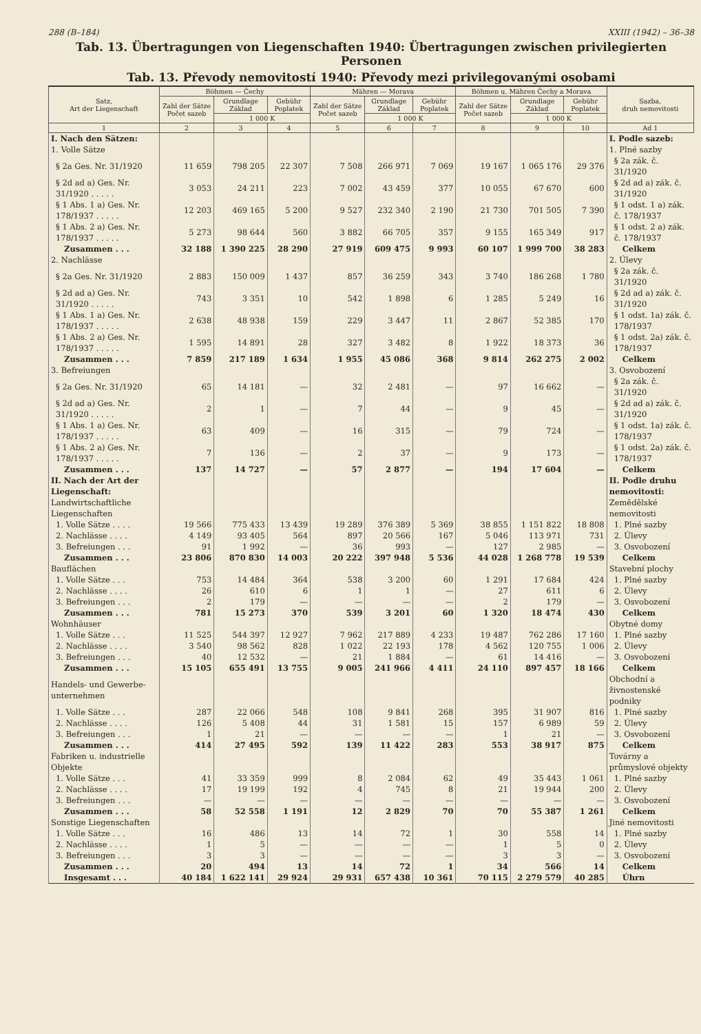288 (B–184) XXIII (1942) – 36–38
Tab. 13. Übertragungen von Liegenschaften 1940: Übertragungen zwischen privilegierten Personen
Tab. 13. Převody nemovitostí 1940: Převody mezi privilegovanými osobami
| Satz, Art der Liegenschaft | Böhmen — Čechy | | | Mähren — Morava | | | Böhmen u. Mähren Čechy a Morava | | | Sazba, druh nemovitosti |
| --- | --- | --- | --- | --- | --- | --- | --- | --- | --- | --- |
| | Zahl der Sätze Počet sazeb | Grundlage Základ | Gebühr Poplatek | Zahl der Sätze Počet sazeb | Grundlage Základ | Gebühr Poplatek | Zahl der Sätze Počet sazeb | Grundlage Základ | Gebühr Poplatek | |
| | | 1 000 K | | | 1 000 K | | | 1 000 K | | |
| 1 | 2 | 3 | 4 | 5 | 6 | 7 | 8 | 9 | 10 | Ad 1 |
| I. Nach den Sätzen: | | | | | | | | | | I. Podle sazeb: |
| 1. Volle Sätze | | | | | | | | | | 1. Plné sazby |
| § 2a Ges. Nr. 31/1920 | 11 659 | 798 205 | 22 307 | 7 508 | 266 971 | 7 069 | 19 167 | 1 065 176 | 29 376 | § 2a zák. č. 31/1920 |
| § 2d ad a) Ges. Nr. 31/1920 . . . . . | 3 053 | 24 211 | 223 | 7 002 | 43 459 | 377 | 10 055 | 67 670 | 600 | § 2d ad a) zák. č. 31/1920 |
| § 1 Abs. 1 a) Ges. Nr. 178/1937 . . . . . | 12 203 | 469 165 | 5 200 | 9 527 | 232 340 | 2 190 | 21 730 | 701 505 | 7 390 | § 1 odst. 1 a) zák. č. 178/1937 |
| § 1 Abs. 2 a) Ges. Nr. 178/1937 . . . . . | 5 273 | 98 644 | 560 | 3 882 | 66 705 | 357 | 9 155 | 165 349 | 917 | § 1 odst. 2 a) zák. č. 178/1937 |
| Zusammen . . . | 32 188 | 1 390 225 | 28 290 | 27 919 | 609 475 | 9 993 | 60 107 | 1 999 700 | 38 283 | Celkem |
| 2. Nachlässe | | | | | | | | | | 2. Úlevy |
| § 2a Ges. Nr. 31/1920 | 2 883 | 150 009 | 1 437 | 857 | 36 259 | 343 | 3 740 | 186 268 | 1 780 | § 2a zák. č. 31/1920 |
| § 2d ad a) Ges. Nr. 31/1920 . . . . . | 743 | 3 351 | 10 | 542 | 1 898 | 6 | 1 285 | 5 249 | 16 | § 2d ad a) zák. č. 31/1920 |
| § 1 Abs. 1 a) Ges. Nr. 178/1937 . . . . . | 2 638 | 48 938 | 159 | 229 | 3 447 | 11 | 2 867 | 52 385 | 170 | § 1 odst. 1a) zák. č. 178/1937 |
| § 1 Abs. 2 a) Ges. Nr. 178/1937 . . . . . | 1 595 | 14 891 | 28 | 327 | 3 482 | 8 | 1 922 | 18 373 | 36 | § 1 odst. 2a) zák. č. 178/1937 |
| Zusammen . . . | 7 859 | 217 189 | 1 634 | 1 955 | 45 086 | 368 | 9 814 | 262 275 | 2 002 | Celkem |
| 3. Befreiungen | | | | | | | | | | 3. Osvobození |
| § 2a Ges. Nr. 31/1920 | 65 | 14 181 | — | 32 | 2 481 | — | 97 | 16 662 | — | § 2a zák. č. 31/1920 |
| § 2d ad a) Ges. Nr. 31/1920 . . . . . | 2 | 1 | — | 7 | 44 | — | 9 | 45 | — | § 2d ad a) zák. č. 31/1920 |
| § 1 Abs. 1 a) Ges. Nr. 178/1937 . . . . . | 63 | 409 | — | 16 | 315 | — | 79 | 724 | — | § 1 odst. 1a) zák. č. 178/1937 |
| § 1 Abs. 2 a) Ges. Nr. 178/1937 . . . . . | 7 | 136 | — | 2 | 37 | — | 9 | 173 | — | § 1 odst. 2a) zák. č. 178/1937 |
| Zusammen . . . | 137 | 14 727 | — | 57 | 2 877 | — | 194 | 17 604 | — | Celkem |
| II. Nach der Art der Liegenschaft: | | | | | | | | | | II. Podle druhu nemovitosti: |
| Landwirtschaftliche Liegenschaften | | | | | | | | | | Zemědělské nemovitosti |
| 1. Volle Sätze . . . . | 19 566 | 775 433 | 13 439 | 19 289 | 376 389 | 5 369 | 38 855 | 1 151 822 | 18 808 | 1. Plné sazby |
| 2. Nachlässe . . . . | 4 149 | 93 405 | 564 | 897 | 20 566 | 167 | 5 046 | 113 971 | 731 | 2. Úlevy |
| 3. Befreiungen . . . | 91 | 1 992 | — | 36 | 993 | — | 127 | 2 985 | — | 3. Osvobození |
| Zusammen . . . | 23 806 | 870 830 | 14 003 | 20 222 | 397 948 | 5 536 | 44 028 | 1 268 778 | 19 539 | Celkem |
| Bauflächen | | | | | | | | | | Stavební plochy |
| 1. Volle Sätze . . . | 753 | 14 484 | 364 | 538 | 3 200 | 60 | 1 291 | 17 684 | 424 | 1. Plné sazby |
| 2. Nachlässe . . . . | 26 | 610 | 6 | 1 | 1 | — | 27 | 611 | 6 | 2. Úlevy |
| 3. Befreiungen . . . | 2 | 179 | — | — | — | — | 2 | 179 | — | 3. Osvobození |
| Zusammen . . . | 781 | 15 273 | 370 | 539 | 3 201 | 60 | 1 320 | 18 474 | 430 | Celkem |
| Wohnhäuser | | | | | | | | | | Obytné domy |
| 1. Volle Sätze . . . | 11 525 | 544 397 | 12 927 | 7 962 | 217 889 | 4 233 | 19 487 | 762 286 | 17 160 | 1. Plné sazby |
| 2. Nachlässe . . . . | 3 540 | 98 562 | 828 | 1 022 | 22 193 | 178 | 4 562 | 120 755 | 1 006 | 2. Úlevy |
| 3. Befreiungen . . . | 40 | 12 532 | — | 21 | 1 884 | — | 61 | 14 416 | — | 3. Osvobození |
| Zusammen . . . | 15 105 | 655 491 | 13 755 | 9 005 | 241 966 | 4 411 | 24 110 | 897 457 | 18 166 | Celkem |
| Handels- und Gewerbe-unternehmen | | | | | | | | | | Obchodní a živnostenské podniky |
| 1. Volle Sätze . . . | 287 | 22 066 | 548 | 108 | 9 841 | 268 | 395 | 31 907 | 816 | 1. Plné sazby |
| 2. Nachlässe . . . . | 126 | 5 408 | 44 | 31 | 1 581 | 15 | 157 | 6 989 | 59 | 2. Úlevy |
| 3. Befreiungen . . . | 1 | 21 | — | — | — | — | 1 | 21 | — | 3. Osvobození |
| Zusammen . . . | 414 | 27 495 | 592 | 139 | 11 422 | 283 | 553 | 38 917 | 875 | Celkem |
| Fabriken u. industrielle Objekte | | | | | | | | | | Továrny a průmyslové objekty |
| 1. Volle Sätze . . . | 41 | 33 359 | 999 | 8 | 2 084 | 62 | 49 | 35 443 | 1 061 | 1. Plné sazby |
| 2. Nachlässe . . . . | 17 | 19 199 | 192 | 4 | 745 | 8 | 21 | 19 944 | 200 | 2. Úlevy |
| 3. Befreiungen . . . | — | — | — | — | — | — | — | — | — | 3. Osvobození |
| Zusammen . . . | 58 | 52 558 | 1 191 | 12 | 2 829 | 70 | 70 | 55 387 | 1 261 | Celkem |
| Sonstige Liegenschaften | | | | | | | | | | Jiné nemovitosti |
| 1. Volle Sätze . . . | 16 | 486 | 13 | 14 | 72 | 1 | 30 | 558 | 14 | 1. Plné sazby |
| 2. Nachlässe . . . . | 1 | 5 | — | — | — | — | 1 | 5 | 0 | 2. Úlevy |
| 3. Befreiungen . . . | 3 | 3 | — | — | — | — | 3 | 3 | — | 3. Osvobození |
| Zusammen . . . | 20 | 494 | 13 | 14 | 72 | 1 | 34 | 566 | 14 | Celkem |
| Insgesamt . . . | 40 184 | 1 622 141 | 29 924 | 29 931 | 657 438 | 10 361 | 70 115 | 2 279 579 | 40 285 | Úhrn |